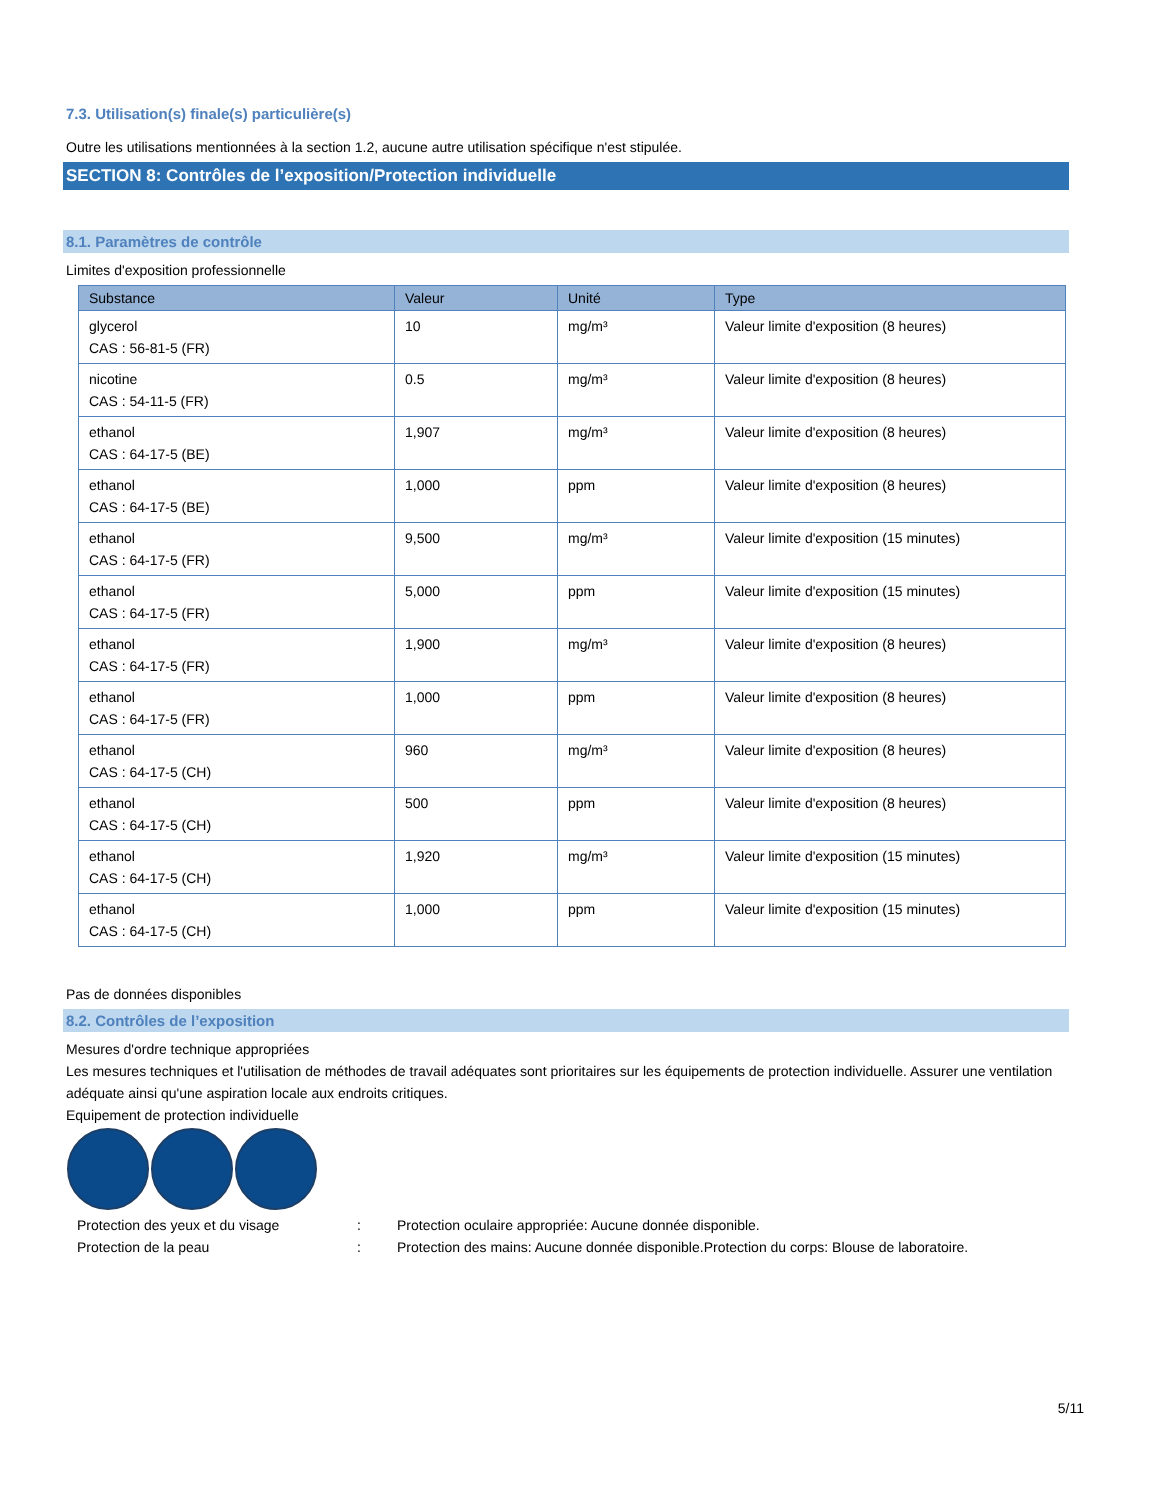7.3. Utilisation(s) finale(s) particulière(s)
Outre les utilisations mentionnées à la section 1.2, aucune autre utilisation spécifique n'est stipulée.
SECTION 8: Contrôles de l’exposition/Protection individuelle
8.1. Paramètres de contrôle
Limites d'exposition professionnelle
| Substance | Valeur | Unité | Type |
| --- | --- | --- | --- |
| glycerol CAS : 56-81-5 (FR) | 10 | mg/m³ | Valeur limite d'exposition (8 heures) |
| nicotine CAS : 54-11-5 (FR) | 0.5 | mg/m³ | Valeur limite d'exposition (8 heures) |
| ethanol CAS : 64-17-5 (BE) | 1,907 | mg/m³ | Valeur limite d'exposition (8 heures) |
| ethanol CAS : 64-17-5 (BE) | 1,000 | ppm | Valeur limite d'exposition (8 heures) |
| ethanol CAS : 64-17-5 (FR) | 9,500 | mg/m³ | Valeur limite d'exposition (15 minutes) |
| ethanol CAS : 64-17-5 (FR) | 5,000 | ppm | Valeur limite d'exposition (15 minutes) |
| ethanol CAS : 64-17-5 (FR) | 1,900 | mg/m³ | Valeur limite d'exposition (8 heures) |
| ethanol CAS : 64-17-5 (FR) | 1,000 | ppm | Valeur limite d'exposition (8 heures) |
| ethanol CAS : 64-17-5 (CH) | 960 | mg/m³ | Valeur limite d'exposition (8 heures) |
| ethanol CAS : 64-17-5 (CH) | 500 | ppm | Valeur limite d'exposition (8 heures) |
| ethanol CAS : 64-17-5 (CH) | 1,920 | mg/m³ | Valeur limite d'exposition (15 minutes) |
| ethanol CAS : 64-17-5 (CH) | 1,000 | ppm | Valeur limite d'exposition (15 minutes) |
Pas de données disponibles
8.2. Contrôles de l’exposition
Mesures d'ordre technique appropriées
Les mesures techniques et l'utilisation de méthodes de travail adéquates sont prioritaires sur les équipements de protection individuelle. Assurer une ventilation adéquate ainsi qu'une aspiration locale aux endroits critiques.
Equipement de protection individuelle
Protection des yeux et du visage: Protection oculaire appropriée: Aucune donnée disponible. Protection de la peau: Protection des mains: Aucune donnée disponible.Protection du corps: Blouse de laboratoire.
5/11